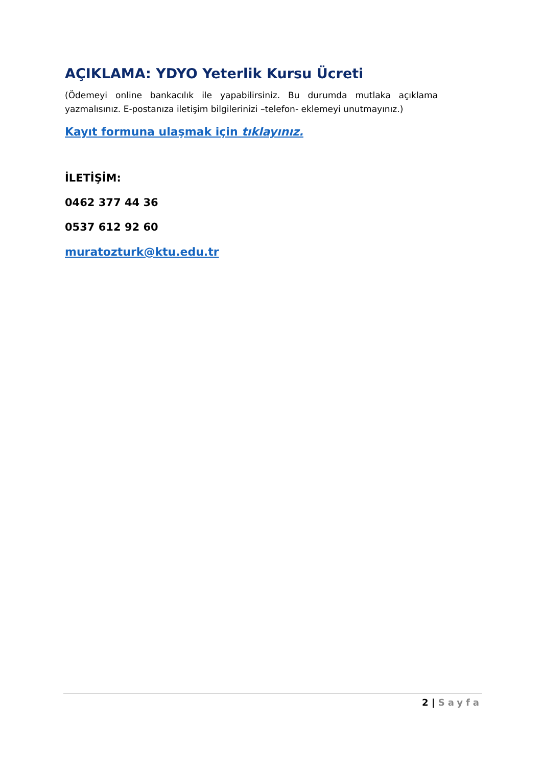AÇIKLAMA: YDYO Yeterlik Kursu Ücreti
(Ödemeyi online bankacılık ile yapabilirsiniz. Bu durumda mutlaka açıklama yazmalısınız. E-postanıza iletişim bilgilerinizi –telefon- eklemeyi unutmayınız.)
Kayıt formuna ulaşmak için tıklayınız.
İLETİŞİM:
0462 377 44 36
0537 612 92 60
muratozturk@ktu.edu.tr
2 | Sayfa